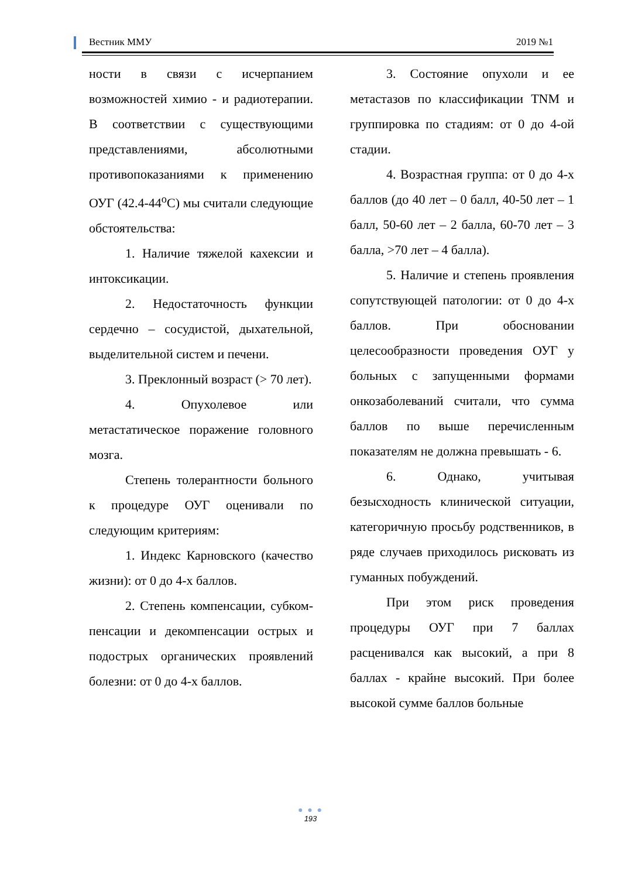Вестник ММУ 2019 №1
ности в связи с исчерпанием возможностей химио - и радиотерапии. В соответствии с существующими представлениями, абсолютными противопоказаниями к применению ОУГ (42.4-44<sup>о</sup>С) мы считали следующие обстоятельства:
1. Наличие тяжелой кахексии и интоксикации.
2. Недостаточность функции сердечно – сосудистой, дыхательной, выделительной систем и печени.
3. Преклонный возраст (> 70 лет).
4. Опухолевое или метастатическое поражение головного мозга.
Степень толерантности больного к процедуре ОУГ оценивали по следующим критериям:
1. Индекс Карновского (качество жизни): от 0 до 4-х баллов.
2. Степень компенсации, субком-пенсации и декомпенсации острых и подострых органических проявлений болезни: от 0 до 4-х баллов.
3. Состояние опухоли и ее метастазов по классификации TNM и группировка по стадиям: от 0 до 4-ой стадии.
4. Возрастная группа: от 0 до 4-х баллов (до 40 лет – 0 балл, 40-50 лет – 1 балл, 50-60 лет – 2 балла, 60-70 лет – 3 балла, >70 лет – 4 балла).
5. Наличие и степень проявления сопутствующей патологии: от 0 до 4-х баллов. При обосновании целесообразности проведения ОУГ у больных с запущенными формами онкозаболеваний считали, что сумма баллов по выше перечисленным показателям не должна превышать - 6.
6. Однако, учитывая безысходность клинической ситуации, категоричную просьбу родственников, в ряде случаев приходилось рисковать из гуманных побуждений.
При этом риск проведения процедуры ОУГ при 7 баллах расценивался как высокий, а при 8 баллах - крайне высокий. При более высокой сумме баллов больные
● ● ●
193